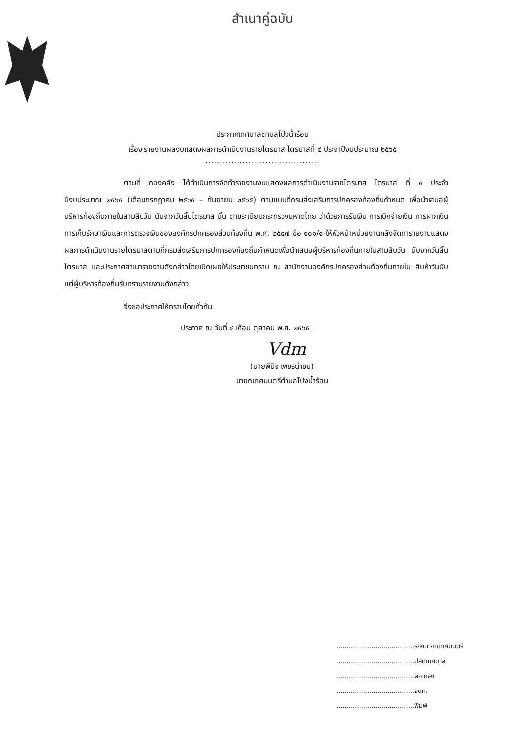สำเนาคู่ฉบับ
ประกาศเทศบาลตำบลโป่งน้ำร้อน
เรื่อง รายงานผลงบแสดงผลการดำเนินงานรายไตรมาส ไตรมาสที่ ๔ ประจำปีงบประมาณ ๒๕๖๕
........................................
ตามที่ กองคลัง ได้ดำเนินการจัดทำรายงานงบแสดงผลการดำเนินงานรายไตรมาส ไตรมาส ที่ ๔ ประจำปีงบประมาณ ๒๕๖๕ (เดือนกรกฎาคม ๒๕๖๕ – กันยายน ๒๕๖๕) ตามแบบที่กรมส่งเสริมการปกครองท้องถิ่นกำหนด เพื่อนำเสนอผู้บริหารท้องถิ่นภายในสามสิบวัน นับจากวันสิ้นไตรมาส นั้น ตามระเบียบกระทรวงมหาดไทย ว่าด้วยการรับเงิน การเบิกจ่ายเงิน การฝากเงิน การเก็บรักษาเงินและการตรวจเงินขององค์กรปกครองส่วนท้องถิ่น พ.ศ. ๒๕๔๗ ข้อ ๑๐๑/๑ ให้หัวหน้าหน่วยงานคลังจัดทำรายงานแสดงผลการดำเนินงานรายไตรมาสตามที่กรมส่งเสริมการปกครองท้องถิ่นกำหนดเพื่อนำเสนอผู้บริหารท้องถิ่นภายในสามสิบวัน นับจากวันสิ้นไตรมาส และประกาศสำเนารายงานดังกล่าวโดยเปิดเผยให้ประชาชนทราบ ณ สำนักงานองค์กรปกครองส่วนท้องถิ่นภายใน สิบห้าวันนับแต่ผู้บริหารท้องถิ่นรับทราบรายงานดังกล่าว
จึงขอประกาศให้ทราบโดยทั่วกัน
ประกาศ ณ วันที่ ๔ เดือน ตุลาคม พ.ศ. ๒๕๖๕
Vdm
(นายพินิจ เพชรน่าชม)
นายกเทศมนตรีตำบลโป่งน้ำร้อน
......................................รองนายกเทศมนตรี
......................................ปลัดเทศบาล
......................................ผอ.กอง
......................................จนท.
......................................พิมพ์